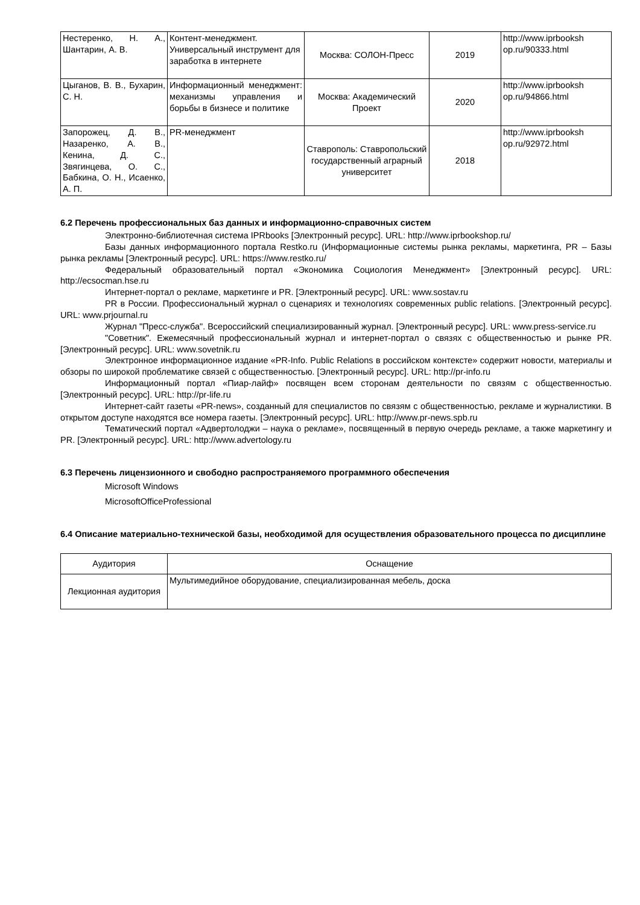| Нестеренко, Н. А., Шантарин, А. В. | Контент-менеджмент. Универсальный инструмент для заработка в интернете | Москва: СОЛОН-Пресс | 2019 | http://www.iprbooksh op.ru/90333.html |
| Цыганов, В. В., Бухарин, С. Н. | Информационный менеджмент: механизмы управления и борьбы в бизнесе и политике | Москва: Академический Проект | 2020 | http://www.iprbooksh op.ru/94866.html |
| Запорожец, Д. В., Назаренко, А. В., Кенина, Д. С., Звягинцева, О. С., Бабкина, О. Н., Исаенко, А. П. | PR-менеджмент | Ставрополь: Ставропольский государственный аграрный университет | 2018 | http://www.iprbooksh op.ru/92972.html |
6.2 Перечень профессиональных баз данных и информационно-справочных систем
Электронно-библиотечная система IPRbooks [Электронный ресурс]. URL: http://www.iprbookshop.ru/
Базы данных информационного портала Restko.ru (Информационные системы рынка рекламы, маркетинга, PR – Базы рынка рекламы [Электронный ресурс]. URL: https://www.restko.ru/
Федеральный образовательный портал «Экономика Социология Менеджмент» [Электронный ресурс]. URL: http://ecsocman.hse.ru
Интернет-портал о рекламе, маркетинге и PR. [Электронный ресурс]. URL: www.sostav.ru
PR в России. Профессиональный журнал о сценариях и технологиях современных public relations. [Электронный ресурс]. URL: www.prjournal.ru
Журнал "Пресс-служба". Всероссийский специализированный журнал. [Электронный ресурс]. URL: www.press-service.ru
"Советник". Ежемесячный профессиональный журнал и интернет-портал о связях с общественностью и рынке PR. [Электронный ресурс]. URL: www.sovetnik.ru
Электронное информационное издание «PR-Info. Public Relations в российском контексте» содержит новости, материалы и обзоры по широкой проблематике связей с общественностью. [Электронный ресурс]. URL: http://pr-info.ru
Информационный портал «Пиар-лайф» посвящен всем сторонам деятельности по связям с общественностью. [Электронный ресурс]. URL: http://pr-life.ru
Интернет-сайт газеты «PR-news», созданный для специалистов по связям с общественностью, рекламе и журналистики. В открытом доступе находятся все номера газеты. [Электронный ресурс]. URL: http://www.pr-news.spb.ru
Тематический портал «Адвертолоджи – наука о рекламе», посвященный в первую очередь рекламе, а также маркетингу и PR. [Электронный ресурс]. URL: http://www.advertology.ru
6.3 Перечень лицензионного и свободно распространяемого программного обеспечения
Microsoft Windows
MicrosoftOfficeProfessional
6.4 Описание материально-технической базы, необходимой для осуществления образовательного процесса по дисциплине
| Аудитория | Оснащение |
| --- | --- |
| Лекционная аудитория | Мультимедийное оборудование, специализированная мебель, доска |